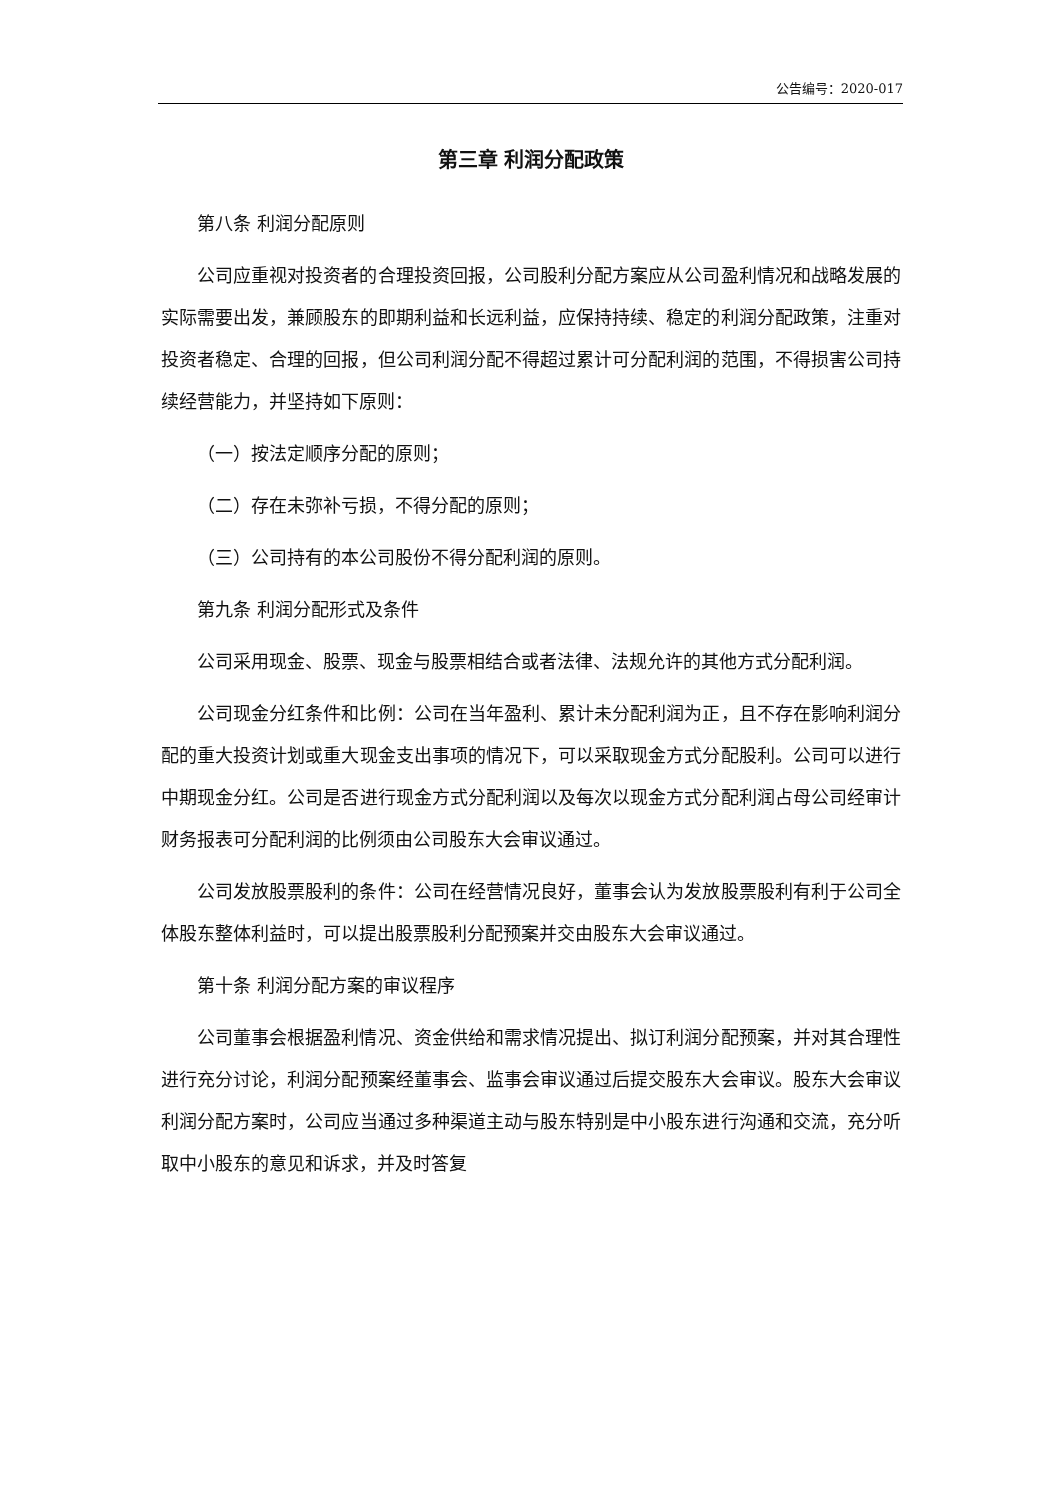公告编号：2020-017
第三章 利润分配政策
第八条 利润分配原则
公司应重视对投资者的合理投资回报，公司股利分配方案应从公司盈利情况和战略发展的实际需要出发，兼顾股东的即期利益和长远利益，应保持持续、稳定的利润分配政策，注重对投资者稳定、合理的回报，但公司利润分配不得超过累计可分配利润的范围，不得损害公司持续经营能力，并坚持如下原则：
（一）按法定顺序分配的原则；
（二）存在未弥补亏损，不得分配的原则；
（三）公司持有的本公司股份不得分配利润的原则。
第九条 利润分配形式及条件
公司采用现金、股票、现金与股票相结合或者法律、法规允许的其他方式分配利润。
公司现金分红条件和比例：公司在当年盈利、累计未分配利润为正，且不存在影响利润分配的重大投资计划或重大现金支出事项的情况下，可以采取现金方式分配股利。公司可以进行中期现金分红。公司是否进行现金方式分配利润以及每次以现金方式分配利润占母公司经审计财务报表可分配利润的比例须由公司股东大会审议通过。
公司发放股票股利的条件：公司在经营情况良好，董事会认为发放股票股利有利于公司全体股东整体利益时，可以提出股票股利分配预案并交由股东大会审议通过。
第十条 利润分配方案的审议程序
公司董事会根据盈利情况、资金供给和需求情况提出、拟订利润分配预案，并对其合理性进行充分讨论，利润分配预案经董事会、监事会审议通过后提交股东大会审议。股东大会审议利润分配方案时，公司应当通过多种渠道主动与股东特别是中小股东进行沟通和交流，充分听取中小股东的意见和诉求，并及时答复